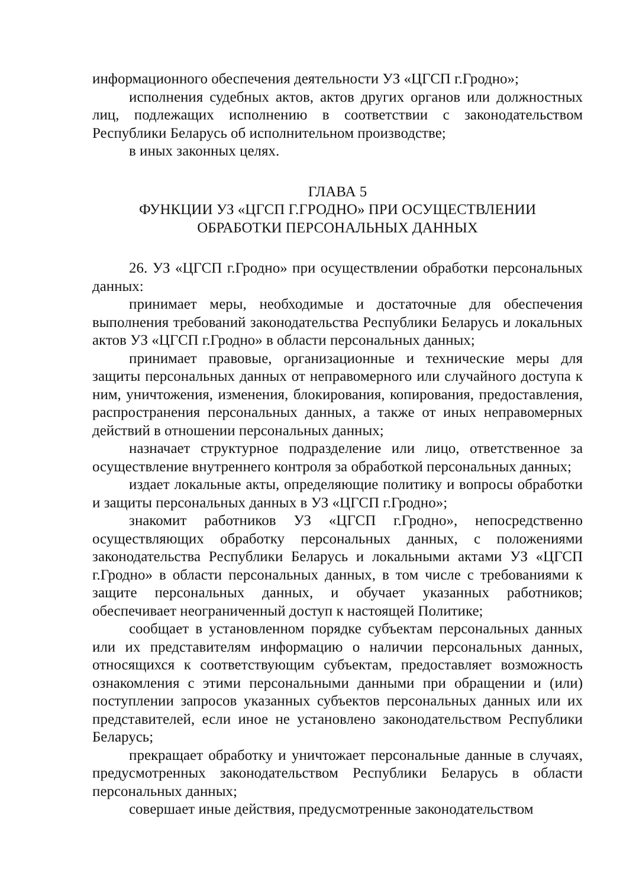информационного обеспечения деятельности УЗ «ЦГСП г.Гродно»;
исполнения судебных актов, актов других органов или должностных лиц, подлежащих исполнению в соответствии с законодательством Республики Беларусь об исполнительном производстве;
в иных законных целях.
ГЛАВА 5
ФУНКЦИИ УЗ «ЦГСП Г.ГРОДНО» ПРИ ОСУЩЕСТВЛЕНИИ
ОБРАБОТКИ ПЕРСОНАЛЬНЫХ ДАННЫХ
26. УЗ «ЦГСП г.Гродно» при осуществлении обработки персональных данных:
принимает меры, необходимые и достаточные для обеспечения выполнения требований законодательства Республики Беларусь и локальных актов УЗ «ЦГСП г.Гродно» в области персональных данных;
принимает правовые, организационные и технические меры для защиты персональных данных от неправомерного или случайного доступа к ним, уничтожения, изменения, блокирования, копирования, предоставления, распространения персональных данных, а также от иных неправомерных действий в отношении персональных данных;
назначает структурное подразделение или лицо, ответственное за осуществление внутреннего контроля за обработкой персональных данных;
издает локальные акты, определяющие политику и вопросы обработки и защиты персональных данных в УЗ «ЦГСП г.Гродно»;
знакомит работников УЗ «ЦГСП г.Гродно», непосредственно осуществляющих обработку персональных данных, с положениями законодательства Республики Беларусь и локальными актами УЗ «ЦГСП г.Гродно» в области персональных данных, в том числе с требованиями к защите персональных данных, и обучает указанных работников; обеспечивает неограниченный доступ к настоящей Политике;
сообщает в установленном порядке субъектам персональных данных или их представителям информацию о наличии персональных данных, относящихся к соответствующим субъектам, предоставляет возможность ознакомления с этими персональными данными при обращении и (или) поступлении запросов указанных субъектов персональных данных или их представителей, если иное не установлено законодательством Республики Беларусь;
прекращает обработку и уничтожает персональные данные в случаях, предусмотренных законодательством Республики Беларусь в области персональных данных;
совершает иные действия, предусмотренные законодательством